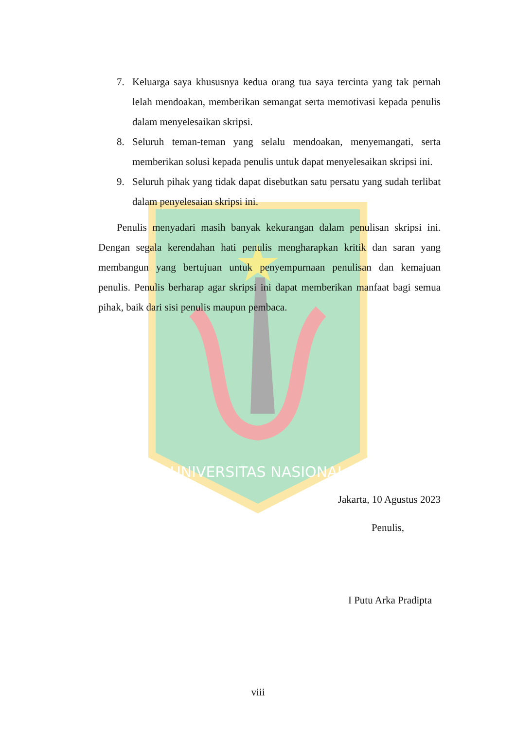UNIVERSITAS NASIONAL
7. Keluarga saya khususnya kedua orang tua saya tercinta yang tak pernah lelah mendoakan, memberikan semangat serta memotivasi kepada penulis dalam menyelesaikan skripsi.
8. Seluruh teman-teman yang selalu mendoakan, menyemangati, serta memberikan solusi kepada penulis untuk dapat menyelesaikan skripsi ini.
9. Seluruh pihak yang tidak dapat disebutkan satu persatu yang sudah terlibat dalam penyelesaian skripsi ini.
Penulis menyadari masih banyak kekurangan dalam penulisan skripsi ini. Dengan segala kerendahan hati penulis mengharapkan kritik dan saran yang membangun yang bertujuan untuk penyempurnaan penulisan dan kemajuan penulis. Penulis berharap agar skripsi ini dapat memberikan manfaat bagi semua pihak, baik dari sisi penulis maupun pembaca.
Jakarta, 10 Agustus 2023
Penulis,
I Putu Arka Pradipta
viii